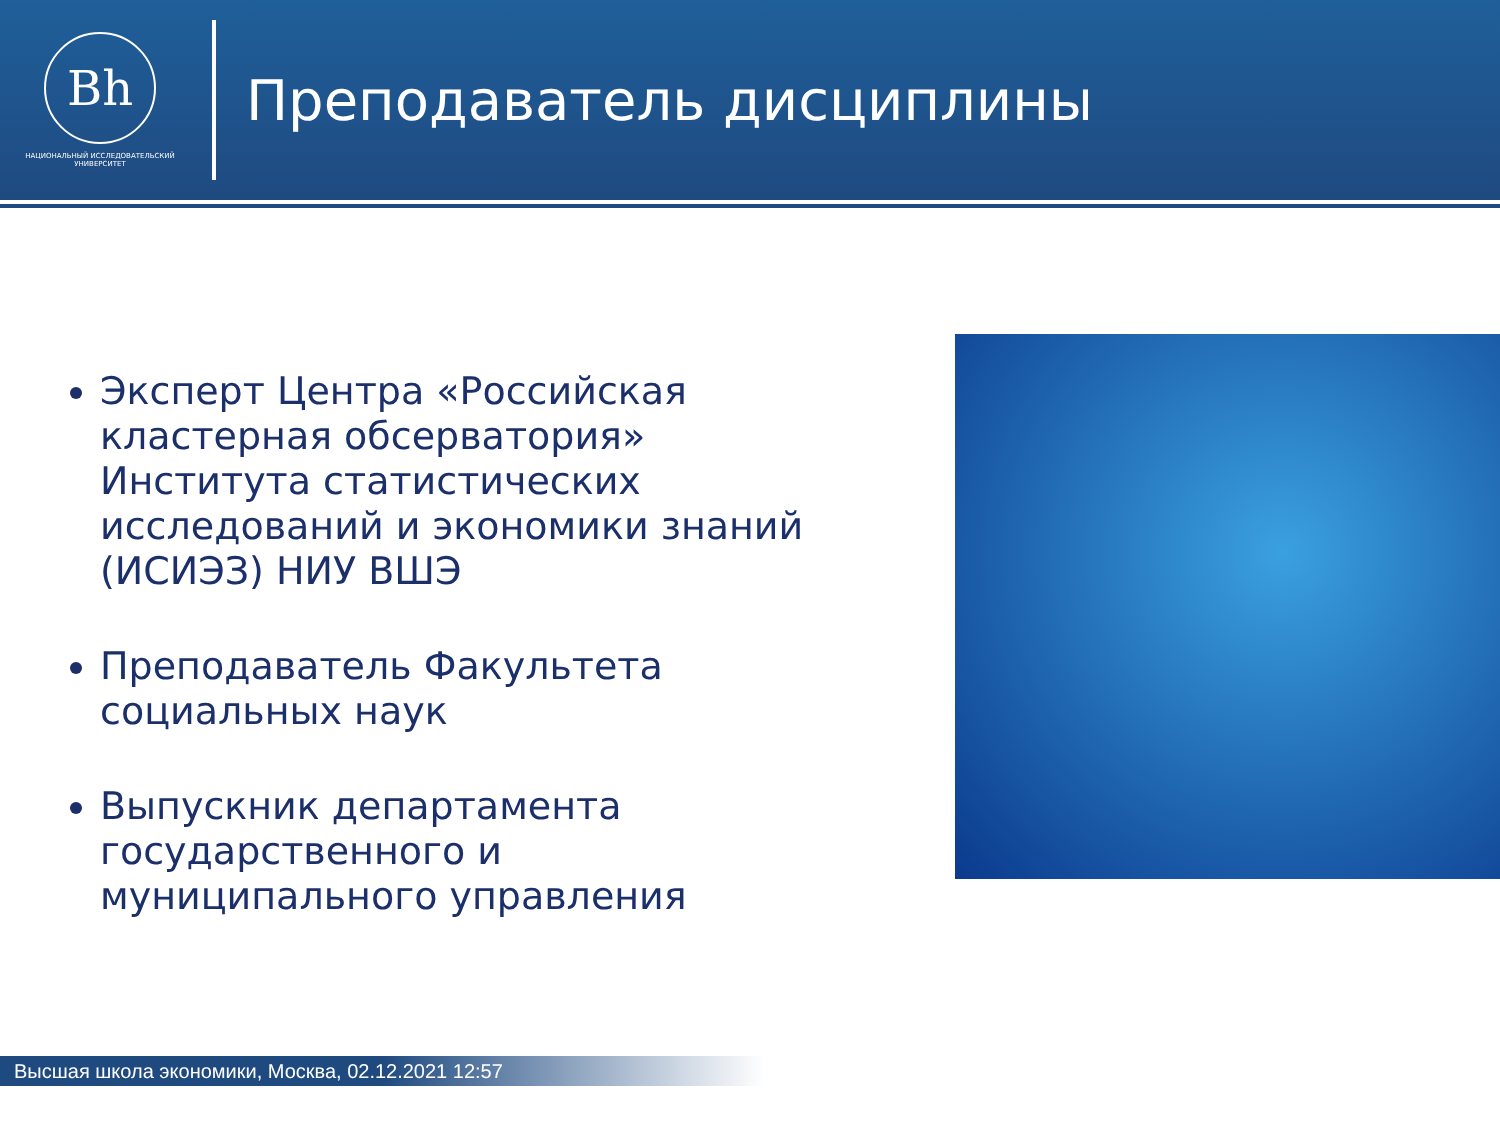Bh
НАЦИОНАЛЬНЫЙ ИССЛЕДОВАТЕЛЬСКИЙ
УНИВЕРСИТЕТ
Преподаватель дисциплины
Эксперт Центра «Российская кластерная обсерватория» Института статистических исследований и экономики знаний (ИСИЭЗ) НИУ ВШЭ
Преподаватель Факультета социальных наук
Выпускник департамента государственного и муниципального управления
Высшая школа экономики, Москва, 02.12.2021 12:57